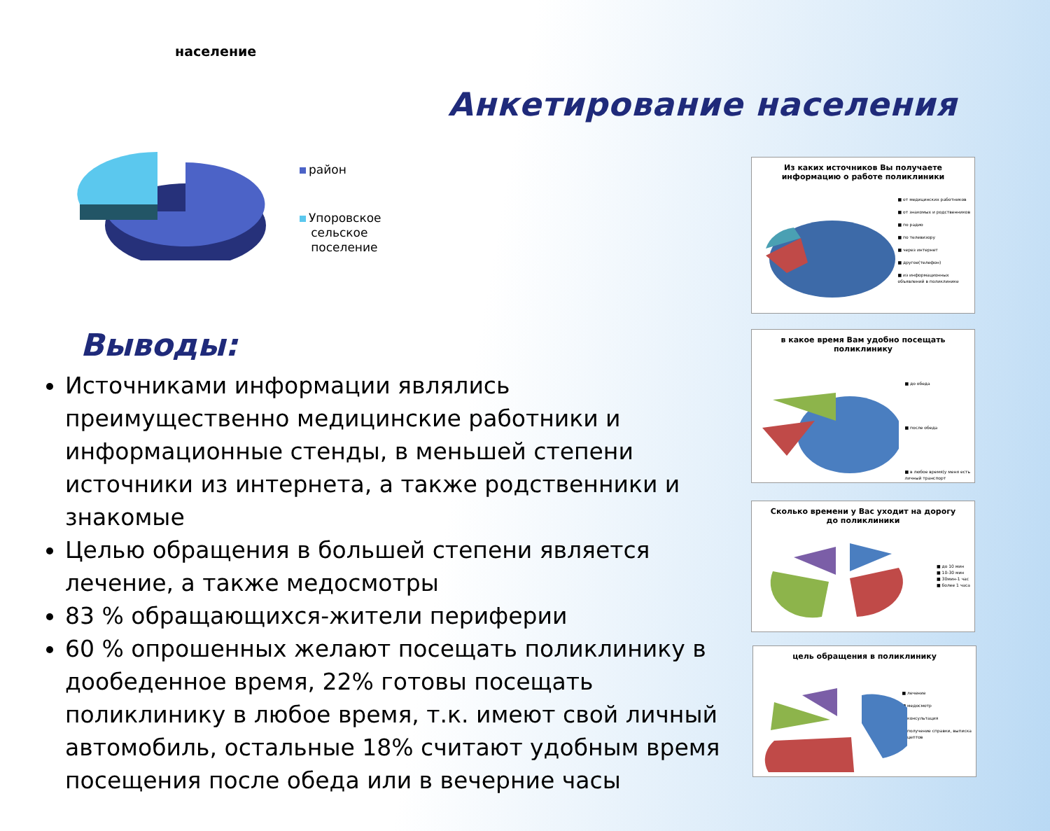население
район
Упоровское
сельское
поселение
Анкетирование населения
Выводы:
Источниками информации являлись преимущественно медицинские работники и информационные стенды, в меньшей степени источники из интернета, а также родственники и знакомые
Целью обращения в большей степени является лечение, а также медосмотры
83 % обращающихся-жители периферии
60 % опрошенных желают посещать поликлинику в дообеденное время, 22% готовы посещать поликлинику в любое время, т.к. имеют свой личный автомобиль, остальные 18% считают удобным время посещения после обеда или в вечерние часы
Из каких источников Вы получаете
информацию о работе поликлиники
■ от медицинских работников
■ от знакомых и родственников
■ по радио
■ по телевизору
■ через интернет
■ другое(телефон)
■ из информационных
объявлений в поликлинике
в какое время Вам удобно посещать
поликлинику
■ до обеда
■ после обеда
■ в любое время(у меня есть
личный транспорт
Сколько времени у Вас уходит на дорогу
до поликлиники
■ до 10 мин
■ 10-30 мин
■ 30мин-1 час
■ более 1 часа
цель обращения в поликлинику
■ лечение
■ медосмотр
■ консультация
■ получение справки, выписка
рецептов